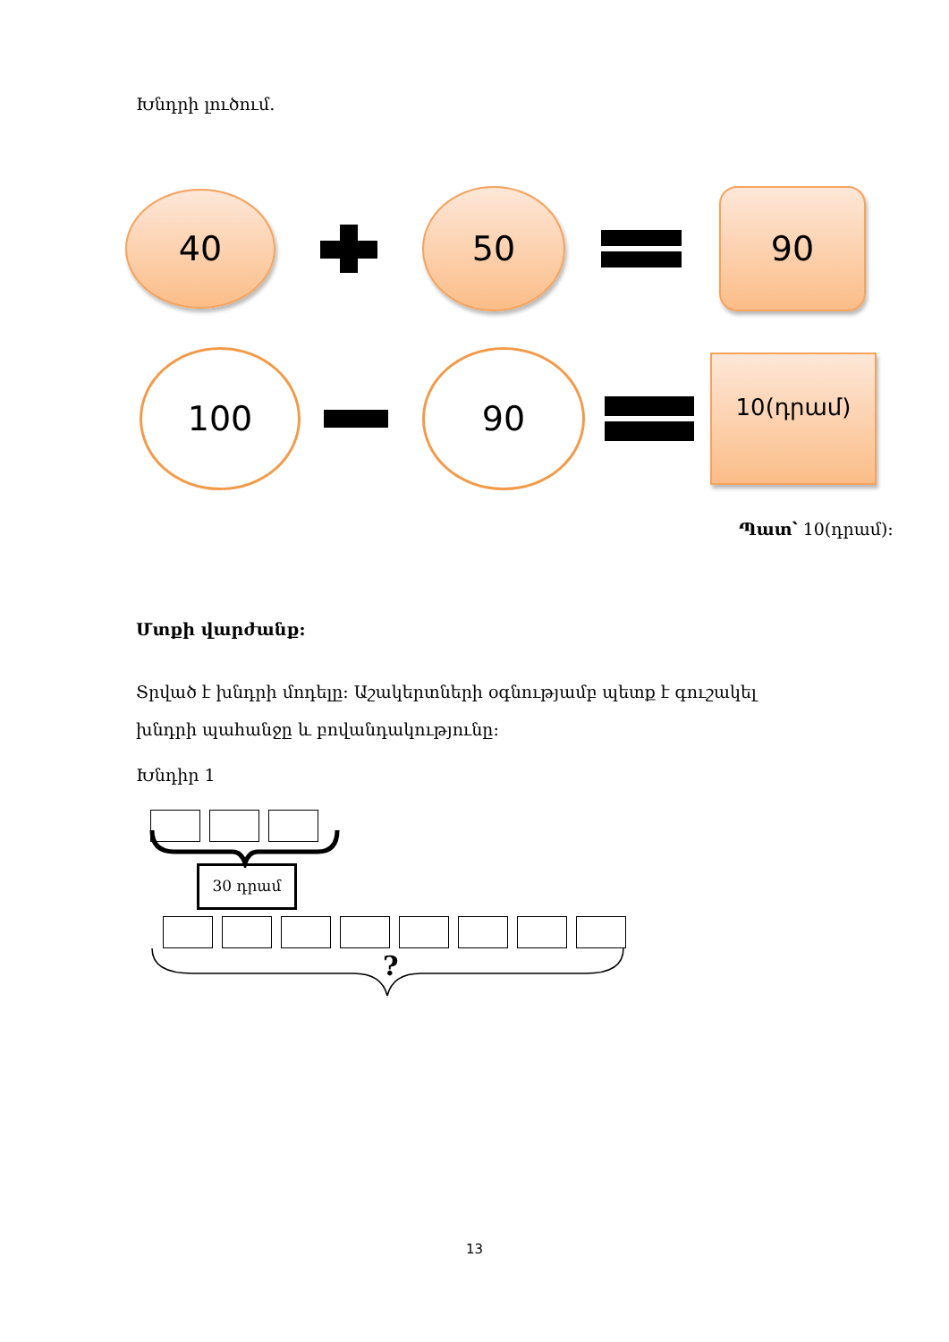Խնդրի լուծում.
40
50 90
100 90
10(դրամ)
Պատ՝ 10(դրամ):
Մտքի վարժանք:
Տրված է խնդրի մոդելը: Աշակերտների օգնությամբ պետք է գուշակել խնդրի պահանջը և բովանդակությունը:
Խնդիր 1
30 դրամ
?
13